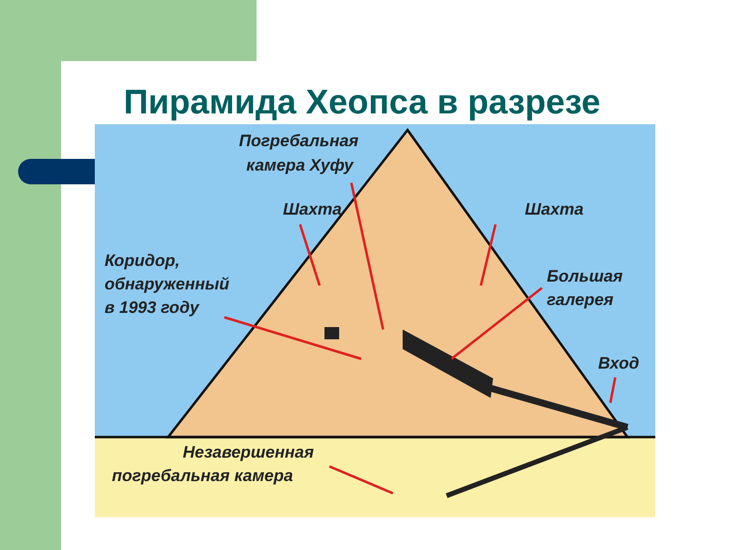Пирамида Хеопса в разрезе
Погребальная
камера Хуфу
Шахта
Шахта
Коридор,
обнаруженный
в 1993 году
Большая
галерея
Вход
Незавершенная
погребальная камера